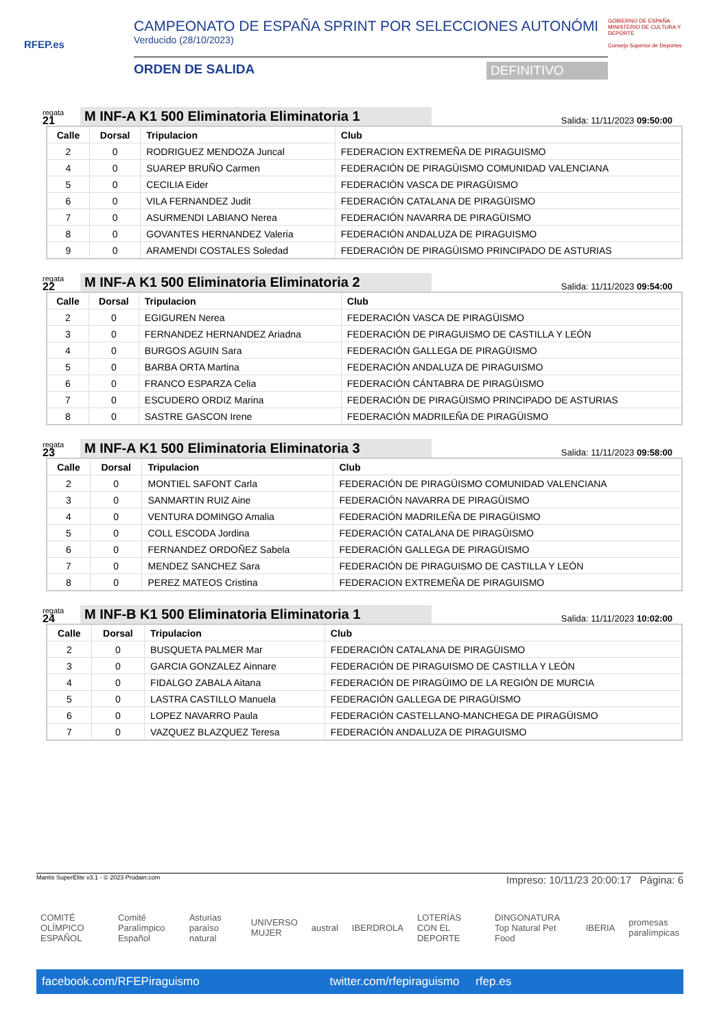RFEP.es
CAMPEONATO DE ESPAÑA SPRINT POR SELECCIONES AUTONÓMI
Verducido (28/10/2023)
ORDEN DE SALIDA DEFINITIVO
GOBIERNO DE ESPAÑA · MINISTERIO DE CULTURA Y DEPORTE
Consejo Superior de Deportes
regata
21
M INF-A K1 500 Eliminatoria Eliminatoria 1
Salida: 11/11/2023 09:50:00
| Calle | Dorsal | Tripulacion | Club |
| --- | --- | --- | --- |
| 2 | 0 | RODRIGUEZ MENDOZA Juncal | FEDERACION EXTREMEÑA DE PIRAGUISMO |
| 4 | 0 | SUAREP BRUÑO Carmen | FEDERACIÓN DE PIRAGÜISMO COMUNIDAD VALENCIANA |
| 5 | 0 | CECILIA Eider | FEDERACIÓN VASCA DE PIRAGÜISMO |
| 6 | 0 | VILA FERNANDEZ Judit | FEDERACIÓN CATALANA DE PIRAGÜISMO |
| 7 | 0 | ASURMENDI LABIANO Nerea | FEDERACIÓN NAVARRA DE PIRAGÜISMO |
| 8 | 0 | GOVANTES HERNANDEZ Valeria | FEDERACIÓN ANDALUZA DE PIRAGUISMO |
| 9 | 0 | ARAMENDI COSTALES Soledad | FEDERACIÓN DE PIRAGÜISMO PRINCIPADO DE ASTURIAS |
regata
22
M INF-A K1 500 Eliminatoria Eliminatoria 2
Salida: 11/11/2023 09:54:00
| Calle | Dorsal | Tripulacion | Club |
| --- | --- | --- | --- |
| 2 | 0 | EGIGUREN Nerea | FEDERACIÓN VASCA DE PIRAGÜISMO |
| 3 | 0 | FERNANDEZ HERNANDEZ Ariadna | FEDERACIÓN DE PIRAGUISMO DE CASTILLA Y LEÓN |
| 4 | 0 | BURGOS AGUIN Sara | FEDERACIÓN GALLEGA DE PIRAGÜISMO |
| 5 | 0 | BARBA ORTA Martina | FEDERACIÓN ANDALUZA DE PIRAGUISMO |
| 6 | 0 | FRANCO ESPARZA Celia | FEDERACIÓN CÁNTABRA DE PIRAGÜISMO |
| 7 | 0 | ESCUDERO ORDIZ Marina | FEDERACIÓN DE PIRAGÜISMO PRINCIPADO DE ASTURIAS |
| 8 | 0 | SASTRE GASCON Irene | FEDERACIÓN MADRILEÑA DE PIRAGÜISMO |
regata
23
M INF-A K1 500 Eliminatoria Eliminatoria 3
Salida: 11/11/2023 09:58:00
| Calle | Dorsal | Tripulacion | Club |
| --- | --- | --- | --- |
| 2 | 0 | MONTIEL SAFONT Carla | FEDERACIÓN DE PIRAGÜISMO COMUNIDAD VALENCIANA |
| 3 | 0 | SANMARTIN RUIZ Aine | FEDERACIÓN NAVARRA DE PIRAGÜISMO |
| 4 | 0 | VENTURA DOMINGO Amalia | FEDERACIÓN MADRILEÑA DE PIRAGÜISMO |
| 5 | 0 | COLL ESCODA Jordina | FEDERACIÓN CATALANA DE PIRAGÜISMO |
| 6 | 0 | FERNANDEZ ORDOÑEZ Sabela | FEDERACIÓN GALLEGA DE PIRAGÜISMO |
| 7 | 0 | MENDEZ SANCHEZ Sara | FEDERACIÓN DE PIRAGUISMO DE CASTILLA Y LEÓN |
| 8 | 0 | PEREZ MATEOS Cristina | FEDERACION EXTREMEÑA DE PIRAGUISMO |
regata
24
M INF-B K1 500 Eliminatoria Eliminatoria 1
Salida: 11/11/2023 10:02:00
| Calle | Dorsal | Tripulacion | Club |
| --- | --- | --- | --- |
| 2 | 0 | BUSQUETA PALMER Mar | FEDERACIÓN CATALANA DE PIRAGÜISMO |
| 3 | 0 | GARCIA GONZALEZ Ainnare | FEDERACIÓN DE PIRAGUISMO DE CASTILLA Y LEÓN |
| 4 | 0 | FIDALGO ZABALA Aitana | FEDERACIÓN DE PIRAGÜIMO DE LA REGIÓN DE MURCIA |
| 5 | 0 | LASTRA CASTILLO Manuela | FEDERACIÓN GALLEGA DE PIRAGÜISMO |
| 6 | 0 | LOPEZ NAVARRO Paula | FEDERACIÓN CASTELLANO-MANCHEGA DE PIRAGÜISMO |
| 7 | 0 | VAZQUEZ BLAZQUEZ Teresa | FEDERACIÓN ANDALUZA DE PIRAGUISMO |
Impreso: 10/11/23 20:00:17 Página: 6
Mantis SuperElite v3.1 - © 2023 Prodain.com
COMITÉ OLÍMPICO ESPAÑOL Comité Paralímpico Español Asturias paraíso natural UNIVERSO MUJER austral IBERDROLA LOTERÍAS CON EL DEPORTE DINGONATURA Top Natural Pet Food IBERIA promesas paralímpicas
facebook.com/RFEPiraguismo twitter.com/rfepiraguismo rfep.es